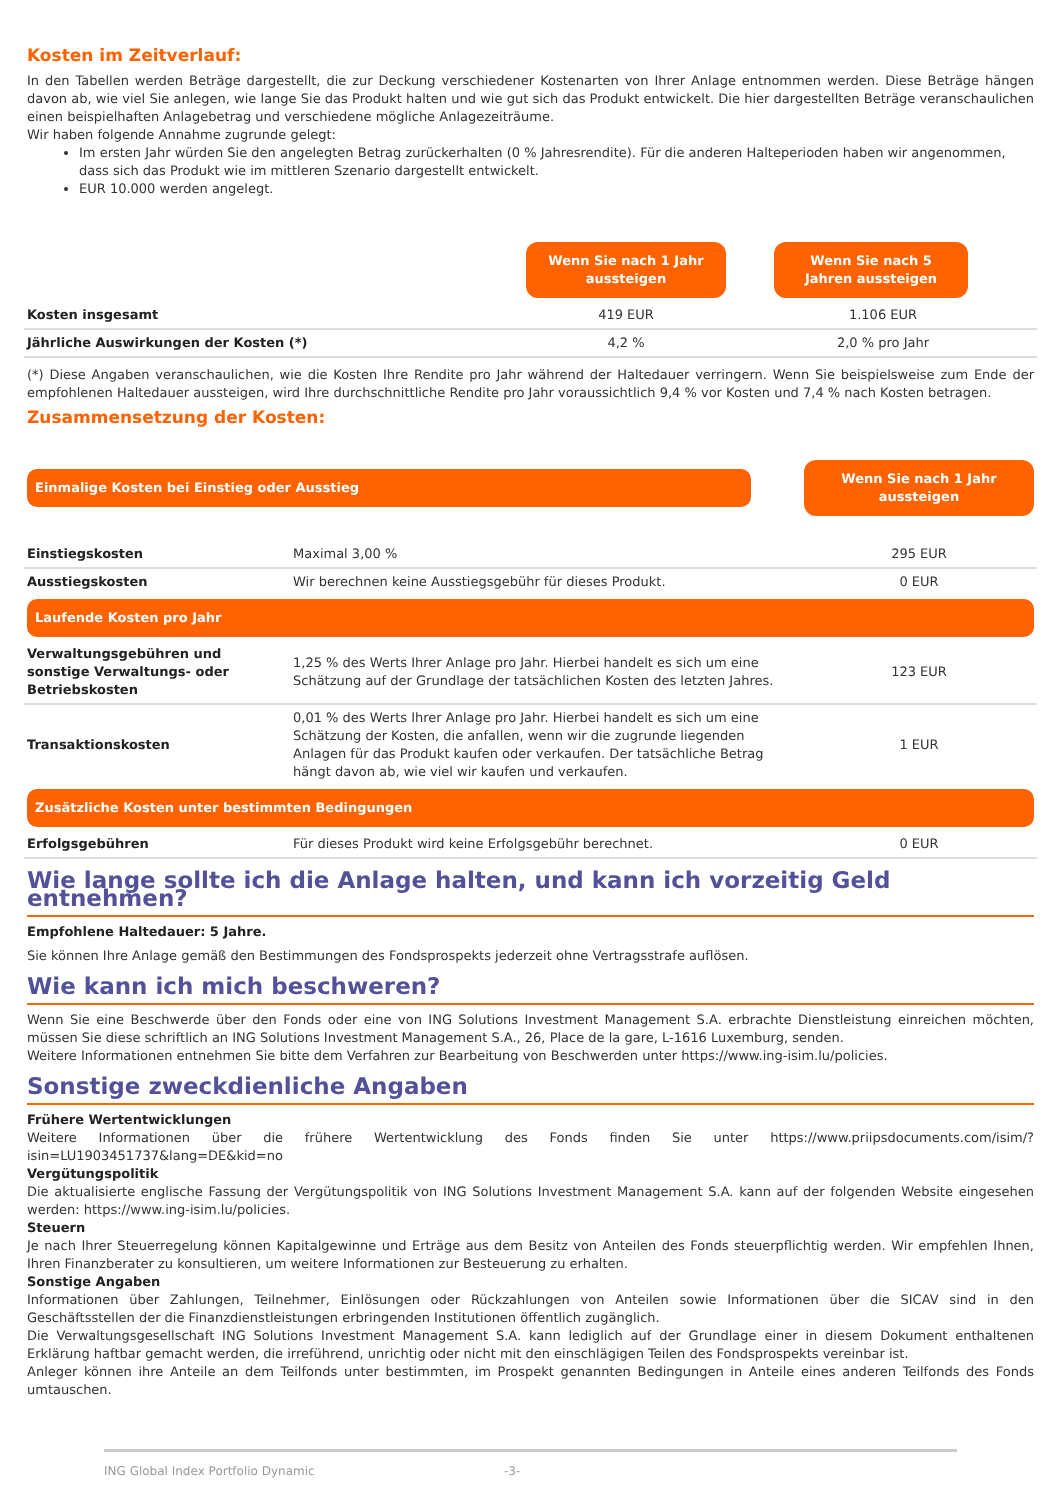Kosten im Zeitverlauf:
In den Tabellen werden Beträge dargestellt, die zur Deckung verschiedener Kostenarten von Ihrer Anlage entnommen werden. Diese Beträge hängen davon ab, wie viel Sie anlegen, wie lange Sie das Produkt halten und wie gut sich das Produkt entwickelt. Die hier dargestellten Beträge veranschaulichen einen beispielhaften Anlagebetrag und verschiedene mögliche Anlagezeiträume.
Wir haben folgende Annahme zugrunde gelegt:
Im ersten Jahr würden Sie den angelegten Betrag zurückerhalten (0 % Jahresrendite). Für die anderen Halteperioden haben wir angenommen, dass sich das Produkt wie im mittleren Szenario dargestellt entwickelt.
EUR 10.000 werden angelegt.
| | Wenn Sie nach 1 Jahr aussteigen | Wenn Sie nach 5 Jahren aussteigen |
| Kosten insgesamt | 419 EUR | 1.106 EUR |
| Jährliche Auswirkungen der Kosten (*) | 4,2 % | 2,0 % pro Jahr |
(*) Diese Angaben veranschaulichen, wie die Kosten Ihre Rendite pro Jahr während der Haltedauer verringern. Wenn Sie beispielsweise zum Ende der empfohlenen Haltedauer aussteigen, wird Ihre durchschnittliche Rendite pro Jahr voraussichtlich 9,4 % vor Kosten und 7,4 % nach Kosten betragen.
Zusammensetzung der Kosten:
| Einmalige Kosten bei Einstieg oder Ausstieg | | Wenn Sie nach 1 Jahr aussteigen |
| Einstiegskosten | Maximal 3,00 % | 295 EUR |
| Ausstiegskosten | Wir berechnen keine Ausstiegsgebühr für dieses Produkt. | 0 EUR |
| Laufende Kosten pro Jahr | | |
| Verwaltungsgebühren und sonstige Verwaltungs- oder Betriebskosten | 1,25 % des Werts Ihrer Anlage pro Jahr. Hierbei handelt es sich um eine Schätzung auf der Grundlage der tatsächlichen Kosten des letzten Jahres. | 123 EUR |
| Transaktionskosten | 0,01 % des Werts Ihrer Anlage pro Jahr. Hierbei handelt es sich um eine Schätzung der Kosten, die anfallen, wenn wir die zugrunde liegenden Anlagen für das Produkt kaufen oder verkaufen. Der tatsächliche Betrag hängt davon ab, wie viel wir kaufen und verkaufen. | 1 EUR |
| Zusätzliche Kosten unter bestimmten Bedingungen | | |
| Erfolgsgebühren | Für dieses Produkt wird keine Erfolgsgebühr berechnet. | 0 EUR |
Wie lange sollte ich die Anlage halten, und kann ich vorzeitig Geld entnehmen?
Empfohlene Haltedauer: 5 Jahre.
Sie können Ihre Anlage gemäß den Bestimmungen des Fondsprospekts jederzeit ohne Vertragsstrafe auflösen.
Wie kann ich mich beschweren?
Wenn Sie eine Beschwerde über den Fonds oder eine von ING Solutions Investment Management S.A. erbrachte Dienstleistung einreichen möchten, müssen Sie diese schriftlich an ING Solutions Investment Management S.A., 26, Place de la gare, L-1616 Luxemburg, senden.
Weitere Informationen entnehmen Sie bitte dem Verfahren zur Bearbeitung von Beschwerden unter https://www.ing-isim.lu/policies.
Sonstige zweckdienliche Angaben
Frühere Wertentwicklungen
Weitere Informationen über die frühere Wertentwicklung des Fonds finden Sie unter https://www.priipsdocuments.com/isim/?isin=LU1903451737&lang=DE&kid=no
Vergütungspolitik
Die aktualisierte englische Fassung der Vergütungspolitik von ING Solutions Investment Management S.A. kann auf der folgenden Website eingesehen werden: https://www.ing-isim.lu/policies.
Steuern
Je nach Ihrer Steuerregelung können Kapitalgewinne und Erträge aus dem Besitz von Anteilen des Fonds steuerpflichtig werden. Wir empfehlen Ihnen, Ihren Finanzberater zu konsultieren, um weitere Informationen zur Besteuerung zu erhalten.
Sonstige Angaben
Informationen über Zahlungen, Teilnehmer, Einlösungen oder Rückzahlungen von Anteilen sowie Informationen über die SICAV sind in den Geschäftsstellen der die Finanzdienstleistungen erbringenden Institutionen öffentlich zugänglich.
Die Verwaltungsgesellschaft ING Solutions Investment Management S.A. kann lediglich auf der Grundlage einer in diesem Dokument enthaltenen Erklärung haftbar gemacht werden, die irreführend, unrichtig oder nicht mit den einschlägigen Teilen des Fondsprospekts vereinbar ist.
Anleger können ihre Anteile an dem Teilfonds unter bestimmten, im Prospekt genannten Bedingungen in Anteile eines anderen Teilfonds des Fonds umtauschen.
ING Global Index Portfolio Dynamic -3-